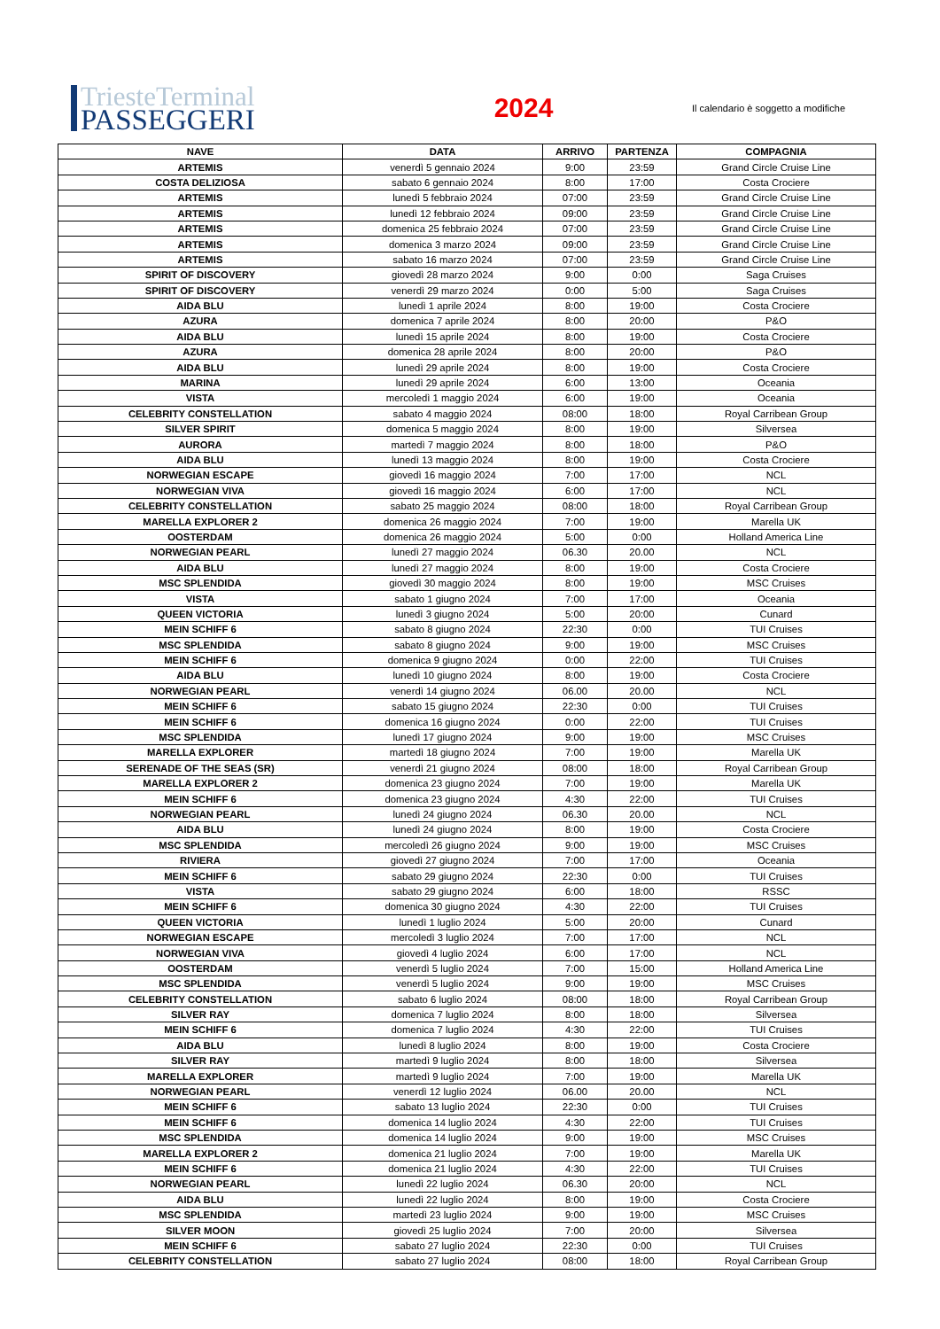TriesteTerminal
PASSEGGERI
2024
Il calendario è soggetto a modifiche
| NAVE | DATA | ARRIVO | PARTENZA | COMPAGNIA |
| --- | --- | --- | --- | --- |
| ARTEMIS | venerdì 5 gennaio 2024 | 9:00 | 23:59 | Grand Circle Cruise Line |
| COSTA DELIZIOSA | sabato 6 gennaio 2024 | 8:00 | 17:00 | Costa Crociere |
| ARTEMIS | lunedì 5 febbraio 2024 | 07:00 | 23:59 | Grand Circle Cruise Line |
| ARTEMIS | lunedì 12 febbraio 2024 | 09:00 | 23:59 | Grand Circle Cruise Line |
| ARTEMIS | domenica 25 febbraio 2024 | 07:00 | 23:59 | Grand Circle Cruise Line |
| ARTEMIS | domenica 3 marzo 2024 | 09:00 | 23:59 | Grand Circle Cruise Line |
| ARTEMIS | sabato 16 marzo 2024 | 07:00 | 23:59 | Grand Circle Cruise Line |
| SPIRIT OF DISCOVERY | giovedì 28 marzo 2024 | 9:00 | 0:00 | Saga Cruises |
| SPIRIT OF DISCOVERY | venerdì 29 marzo 2024 | 0:00 | 5:00 | Saga Cruises |
| AIDA BLU | lunedì 1 aprile 2024 | 8:00 | 19:00 | Costa Crociere |
| AZURA | domenica 7 aprile 2024 | 8:00 | 20:00 | P&O |
| AIDA BLU | lunedì 15 aprile 2024 | 8:00 | 19:00 | Costa Crociere |
| AZURA | domenica 28 aprile 2024 | 8:00 | 20:00 | P&O |
| AIDA BLU | lunedì 29 aprile 2024 | 8:00 | 19:00 | Costa Crociere |
| MARINA | lunedì 29 aprile 2024 | 6:00 | 13:00 | Oceania |
| VISTA | mercoledì 1 maggio 2024 | 6:00 | 19:00 | Oceania |
| CELEBRITY CONSTELLATION | sabato 4 maggio 2024 | 08:00 | 18:00 | Royal Carribean Group |
| SILVER SPIRIT | domenica 5 maggio 2024 | 8:00 | 19:00 | Silversea |
| AURORA | martedì 7 maggio 2024 | 8:00 | 18:00 | P&O |
| AIDA BLU | lunedì 13 maggio 2024 | 8:00 | 19:00 | Costa Crociere |
| NORWEGIAN ESCAPE | giovedì 16 maggio 2024 | 7:00 | 17:00 | NCL |
| NORWEGIAN VIVA | giovedì 16 maggio 2024 | 6:00 | 17:00 | NCL |
| CELEBRITY CONSTELLATION | sabato 25 maggio 2024 | 08:00 | 18:00 | Royal Carribean Group |
| MARELLA EXPLORER 2 | domenica 26 maggio 2024 | 7:00 | 19:00 | Marella UK |
| OOSTERDAM | domenica 26 maggio 2024 | 5:00 | 0:00 | Holland America Line |
| NORWEGIAN PEARL | lunedì 27 maggio 2024 | 06.30 | 20.00 | NCL |
| AIDA BLU | lunedì 27 maggio 2024 | 8:00 | 19:00 | Costa Crociere |
| MSC SPLENDIDA | giovedì 30 maggio 2024 | 8:00 | 19:00 | MSC Cruises |
| VISTA | sabato 1 giugno 2024 | 7:00 | 17:00 | Oceania |
| QUEEN VICTORIA | lunedì 3 giugno 2024 | 5:00 | 20:00 | Cunard |
| MEIN SCHIFF 6 | sabato 8 giugno 2024 | 22:30 | 0:00 | TUI Cruises |
| MSC SPLENDIDA | sabato 8 giugno 2024 | 9:00 | 19:00 | MSC Cruises |
| MEIN SCHIFF 6 | domenica 9 giugno 2024 | 0:00 | 22:00 | TUI Cruises |
| AIDA BLU | lunedì 10 giugno 2024 | 8:00 | 19:00 | Costa Crociere |
| NORWEGIAN PEARL | venerdì 14 giugno 2024 | 06.00 | 20.00 | NCL |
| MEIN SCHIFF 6 | sabato 15 giugno 2024 | 22:30 | 0:00 | TUI Cruises |
| MEIN SCHIFF 6 | domenica 16 giugno 2024 | 0:00 | 22:00 | TUI Cruises |
| MSC SPLENDIDA | lunedì 17 giugno 2024 | 9:00 | 19:00 | MSC Cruises |
| MARELLA EXPLORER | martedì 18 giugno 2024 | 7:00 | 19:00 | Marella UK |
| SERENADE OF THE SEAS (SR) | venerdì 21 giugno 2024 | 08:00 | 18:00 | Royal Carribean Group |
| MARELLA EXPLORER 2 | domenica 23 giugno 2024 | 7:00 | 19:00 | Marella UK |
| MEIN SCHIFF 6 | domenica 23 giugno 2024 | 4:30 | 22:00 | TUI Cruises |
| NORWEGIAN PEARL | lunedì 24 giugno 2024 | 06.30 | 20.00 | NCL |
| AIDA BLU | lunedì 24 giugno 2024 | 8:00 | 19:00 | Costa Crociere |
| MSC SPLENDIDA | mercoledì 26 giugno 2024 | 9:00 | 19:00 | MSC Cruises |
| RIVIERA | giovedì 27 giugno 2024 | 7:00 | 17:00 | Oceania |
| MEIN SCHIFF 6 | sabato 29 giugno 2024 | 22:30 | 0:00 | TUI Cruises |
| VISTA | sabato 29 giugno 2024 | 6:00 | 18:00 | RSSC |
| MEIN SCHIFF 6 | domenica 30 giugno 2024 | 4:30 | 22:00 | TUI Cruises |
| QUEEN VICTORIA | lunedì 1 luglio 2024 | 5:00 | 20:00 | Cunard |
| NORWEGIAN ESCAPE | mercoledì 3 luglio 2024 | 7:00 | 17:00 | NCL |
| NORWEGIAN VIVA | giovedì 4 luglio 2024 | 6:00 | 17:00 | NCL |
| OOSTERDAM | venerdì 5 luglio 2024 | 7:00 | 15:00 | Holland America Line |
| MSC SPLENDIDA | venerdì 5 luglio 2024 | 9:00 | 19:00 | MSC Cruises |
| CELEBRITY CONSTELLATION | sabato 6 luglio 2024 | 08:00 | 18:00 | Royal Carribean Group |
| SILVER RAY | domenica 7 luglio 2024 | 8:00 | 18:00 | Silversea |
| MEIN SCHIFF 6 | domenica 7 luglio 2024 | 4:30 | 22:00 | TUI Cruises |
| AIDA BLU | lunedì 8 luglio 2024 | 8:00 | 19:00 | Costa Crociere |
| SILVER RAY | martedì 9 luglio 2024 | 8:00 | 18:00 | Silversea |
| MARELLA EXPLORER | martedì 9 luglio 2024 | 7:00 | 19:00 | Marella UK |
| NORWEGIAN PEARL | venerdì 12 luglio 2024 | 06.00 | 20.00 | NCL |
| MEIN SCHIFF 6 | sabato 13 luglio 2024 | 22:30 | 0:00 | TUI Cruises |
| MEIN SCHIFF 6 | domenica 14 luglio 2024 | 4:30 | 22:00 | TUI Cruises |
| MSC SPLENDIDA | domenica 14 luglio 2024 | 9:00 | 19:00 | MSC Cruises |
| MARELLA EXPLORER 2 | domenica 21 luglio 2024 | 7:00 | 19:00 | Marella UK |
| MEIN SCHIFF 6 | domenica 21 luglio 2024 | 4:30 | 22:00 | TUI Cruises |
| NORWEGIAN PEARL | lunedì 22 luglio 2024 | 06.30 | 20:00 | NCL |
| AIDA BLU | lunedì 22 luglio 2024 | 8:00 | 19:00 | Costa Crociere |
| MSC SPLENDIDA | martedì 23 luglio 2024 | 9:00 | 19:00 | MSC Cruises |
| SILVER MOON | giovedì 25 luglio 2024 | 7:00 | 20:00 | Silversea |
| MEIN SCHIFF 6 | sabato 27 luglio 2024 | 22:30 | 0:00 | TUI Cruises |
| CELEBRITY CONSTELLATION | sabato 27 luglio 2024 | 08:00 | 18:00 | Royal Carribean Group |